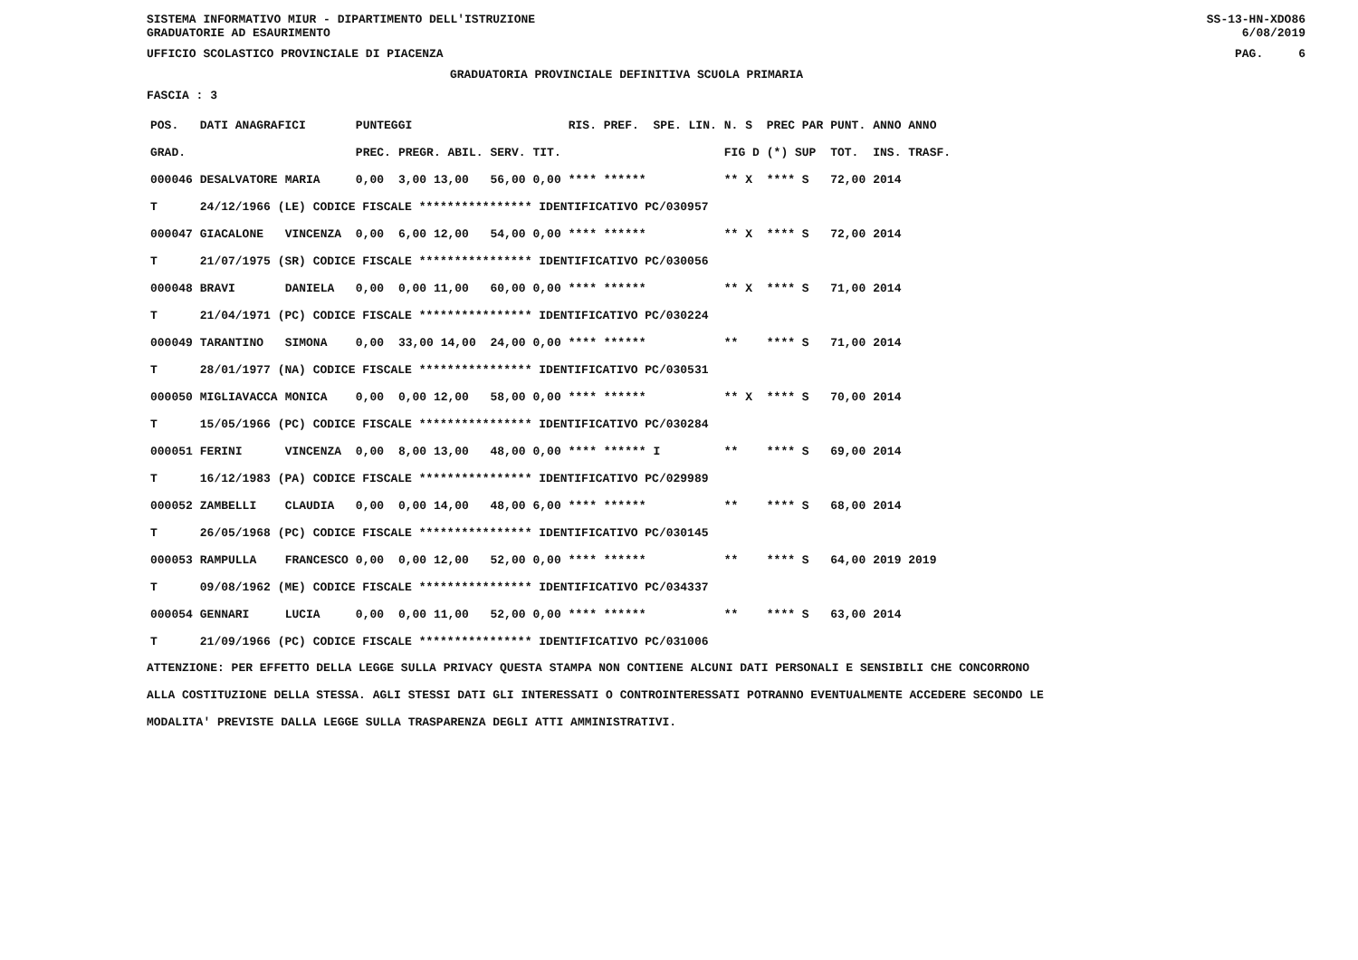SISTEMA INFORMATIVO MIUR - DIPARTIMENTO DELL'ISTRUZIONE
GRADUATORIE AD ESAURIMENTO SS-13-HN-XDO86
6/08/2019
UFFICIO SCOLASTICO PROVINCIALE DI PIACENZA PAG. 6
GRADUATORIA PROVINCIALE DEFINITIVA SCUOLA PRIMARIA
FASCIA : 3
| POS. | DATI ANAGRAFICI | | PUNTEGGI | | | | RIS. PREF. | SPE. LIN. | N. S | PREC PAR | PUNT. | ANNO ANNO |
| --- | --- | --- | --- | --- | --- | --- | --- | --- | --- | --- | --- | --- |
| GRAD. | | | PREC. | PREGR. ABIL. | SERV. | TIT. | | | FIG D | (*) SUP | TOT. | INS. TRASF. |
| 000046 | DESALVATORE | MARIA | 0,00 | 3,00 13,00 | 56,00 | 0,00 | **** ****** | | ** X | **** S | 72,00 | 2014 |
| T | 24/12/1966 (LE) CODICE FISCALE **************** IDENTIFICATIVO PC/030957 | | | | | | | | | | | |
| 000047 | GIACALONE | VINCENZA | 0,00 | 6,00 12,00 | 54,00 | 0,00 | **** ****** | | ** X | **** S | 72,00 | 2014 |
| T | 21/07/1975 (SR) CODICE FISCALE **************** IDENTIFICATIVO PC/030056 | | | | | | | | | | | |
| 000048 | BRAVI | DANIELA | 0,00 | 0,00 11,00 | 60,00 | 0,00 | **** ****** | | ** X | **** S | 71,00 | 2014 |
| T | 21/04/1971 (PC) CODICE FISCALE **************** IDENTIFICATIVO PC/030224 | | | | | | | | | | | |
| 000049 | TARANTINO | SIMONA | 0,00 | 33,00 14,00 | 24,00 | 0,00 | **** ****** | | ** | **** S | 71,00 | 2014 |
| T | 28/01/1977 (NA) CODICE FISCALE **************** IDENTIFICATIVO PC/030531 | | | | | | | | | | | |
| 000050 | MIGLIAVACCA | MONICA | 0,00 | 0,00 12,00 | 58,00 | 0,00 | **** ****** | | ** X | **** S | 70,00 | 2014 |
| T | 15/05/1966 (PC) CODICE FISCALE **************** IDENTIFICATIVO PC/030284 | | | | | | | | | | | |
| 000051 | FERINI | VINCENZA | 0,00 | 8,00 13,00 | 48,00 | 0,00 | **** ****** | I | ** | **** S | 69,00 | 2014 |
| T | 16/12/1983 (PA) CODICE FISCALE **************** IDENTIFICATIVO PC/029989 | | | | | | | | | | | |
| 000052 | ZAMBELLI | CLAUDIA | 0,00 | 0,00 14,00 | 48,00 | 6,00 | **** ****** | | ** | **** S | 68,00 | 2014 |
| T | 26/05/1968 (PC) CODICE FISCALE **************** IDENTIFICATIVO PC/030145 | | | | | | | | | | | |
| 000053 | RAMPULLA | FRANCESCO | 0,00 | 0,00 12,00 | 52,00 | 0,00 | **** ****** | | ** | **** S | 64,00 | 2019 2019 |
| T | 09/08/1962 (ME) CODICE FISCALE **************** IDENTIFICATIVO PC/034337 | | | | | | | | | | | |
| 000054 | GENNARI | LUCIA | 0,00 | 0,00 11,00 | 52,00 | 0,00 | **** ****** | | ** | **** S | 63,00 | 2014 |
| T | 21/09/1966 (PC) CODICE FISCALE **************** IDENTIFICATIVO PC/031006 | | | | | | | | | | | |
ATTENZIONE: PER EFFETTO DELLA LEGGE SULLA PRIVACY QUESTA STAMPA NON CONTIENE ALCUNI DATI PERSONALI E SENSIBILI CHE CONCORRONO
ALLA COSTITUZIONE DELLA STESSA. AGLI STESSI DATI GLI INTERESSATI O CONTROINTERESSATI POTRANNO EVENTUALMENTE ACCEDERE SECONDO LE
MODALITA' PREVISTE DALLA LEGGE SULLA TRASPARENZA DEGLI ATTI AMMINISTRATIVI.